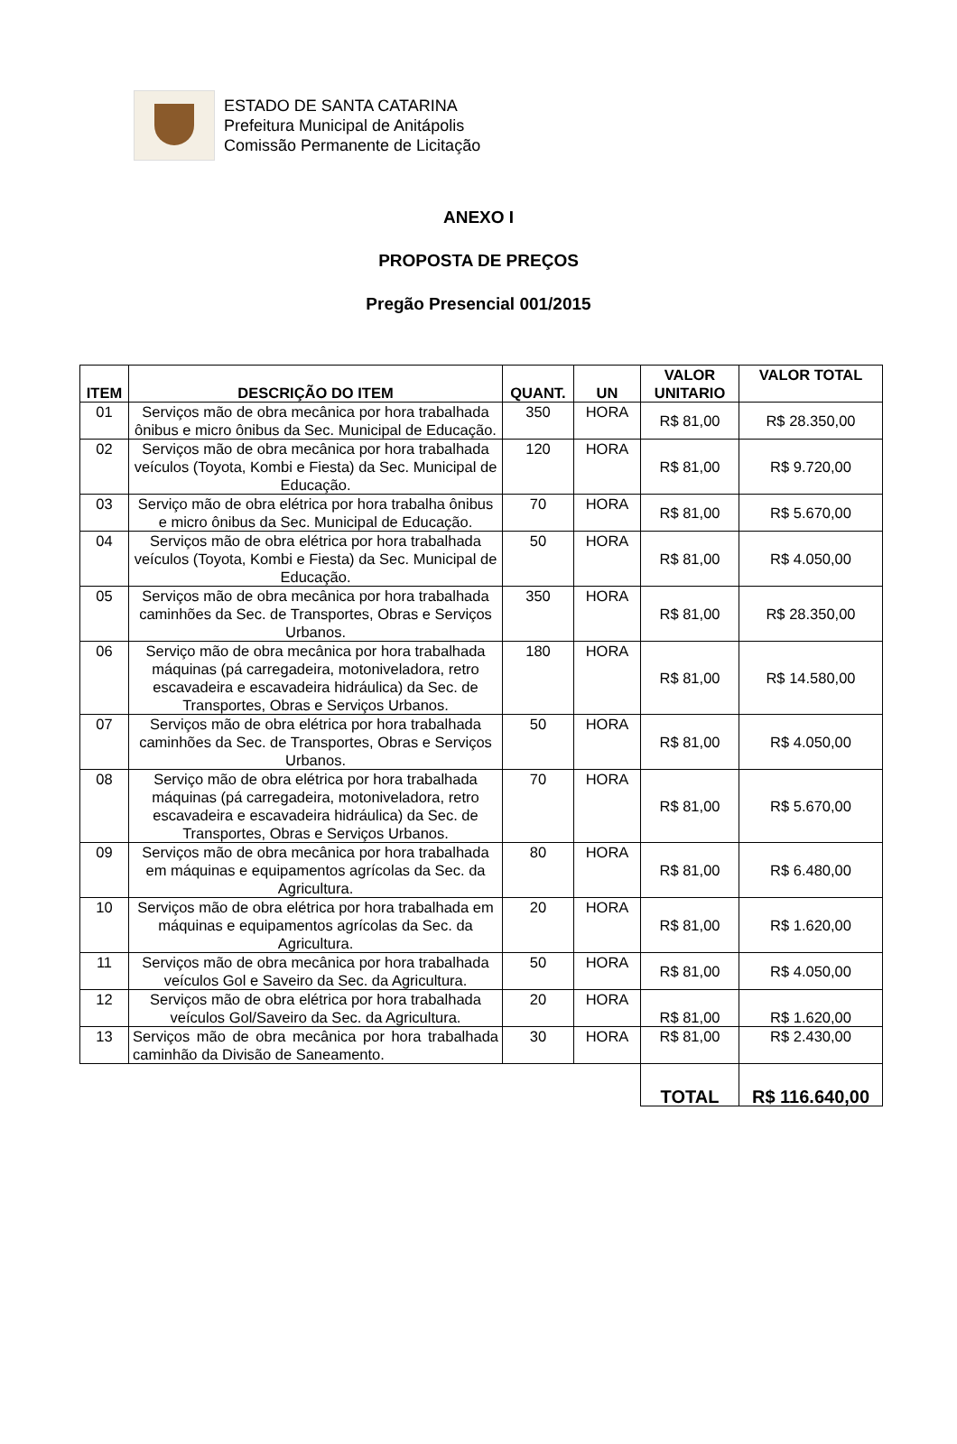ESTADO DE SANTA CATARINA
Prefeitura Municipal de Anitápolis
Comissão Permanente de Licitação
ANEXO I
PROPOSTA DE PREÇOS
Pregão Presencial 001/2015
| ITEM | DESCRIÇÃO DO ITEM | QUANT. | UN | VALOR UNITARIO | VALOR TOTAL |
| --- | --- | --- | --- | --- | --- |
| 01 | Serviços mão de obra mecânica por hora trabalhada ônibus e micro ônibus da Sec. Municipal de Educação. | 350 | HORA | R$ 81,00 | R$ 28.350,00 |
| 02 | Serviços mão de obra mecânica por hora trabalhada veículos (Toyota, Kombi e Fiesta) da Sec. Municipal de Educação. | 120 | HORA | R$ 81,00 | R$ 9.720,00 |
| 03 | Serviço mão de obra elétrica por hora trabalha ônibus e micro ônibus da Sec. Municipal de Educação. | 70 | HORA | R$ 81,00 | R$ 5.670,00 |
| 04 | Serviços mão de obra elétrica por hora trabalhada veículos (Toyota, Kombi e Fiesta) da Sec. Municipal de Educação. | 50 | HORA | R$ 81,00 | R$ 4.050,00 |
| 05 | Serviços mão de obra mecânica por hora trabalhada caminhões da Sec. de Transportes, Obras e Serviços Urbanos. | 350 | HORA | R$ 81,00 | R$ 28.350,00 |
| 06 | Serviço mão de obra mecânica por hora trabalhada máquinas (pá carregadeira, motoniveladora, retro escavadeira e escavadeira hidráulica) da Sec. de Transportes, Obras e Serviços Urbanos. | 180 | HORA | R$ 81,00 | R$ 14.580,00 |
| 07 | Serviços mão de obra elétrica por hora trabalhada caminhões da Sec. de Transportes, Obras e Serviços Urbanos. | 50 | HORA | R$ 81,00 | R$ 4.050,00 |
| 08 | Serviço mão de obra elétrica por hora trabalhada máquinas (pá carregadeira, motoniveladora, retro escavadeira e escavadeira hidráulica) da Sec. de Transportes, Obras e Serviços Urbanos. | 70 | HORA | R$ 81,00 | R$ 5.670,00 |
| 09 | Serviços mão de obra mecânica por hora trabalhada em máquinas e equipamentos agrícolas da Sec. da Agricultura. | 80 | HORA | R$ 81,00 | R$ 6.480,00 |
| 10 | Serviços mão de obra elétrica por hora trabalhada em máquinas e equipamentos agrícolas da Sec. da Agricultura. | 20 | HORA | R$ 81,00 | R$ 1.620,00 |
| 11 | Serviços mão de obra mecânica por hora trabalhada veículos Gol e Saveiro da Sec. da Agricultura. | 50 | HORA | R$ 81,00 | R$ 4.050,00 |
| 12 | Serviços mão de obra elétrica por hora trabalhada veículos Gol/Saveiro da Sec. da Agricultura. | 20 | HORA | R$ 81,00 | R$ 1.620,00 |
| 13 | Serviços mão de obra mecânica por hora trabalhada caminhão da Divisão de Saneamento. | 30 | HORA | R$ 81,00 | R$ 2.430,00 |
| | | | | TOTAL | R$ 116.640,00 |